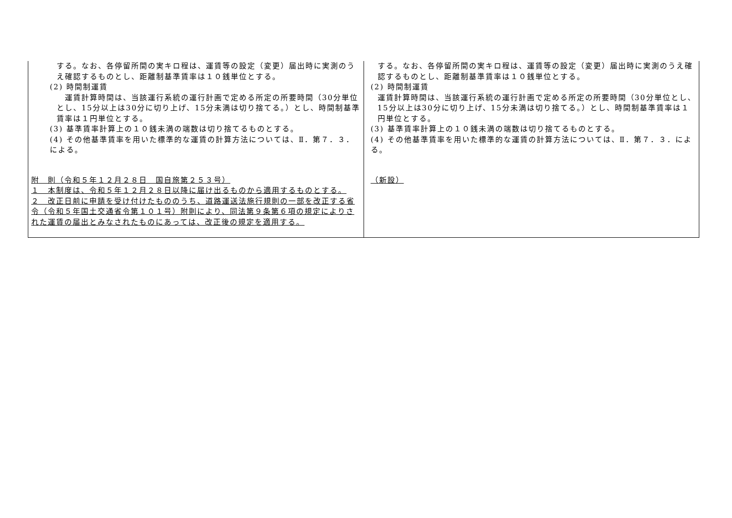| する。なお、各停留所間の実キロ程は、運賃等の設定（変更）届出時に実測のうえ確認するものとし、距離制基準賃率は１０銭単位とする。 (2) 時間制運賃 運賃計算時間は、当該運行系統の運行計画で定める所定の所要時間（30分単位とし、15分以上は30分に切り上げ、15分未満は切り捨てる。）とし、時間制基準賃率は１円単位とする。 (3) 基準賃率計算上の１０銭未満の端数は切り捨てるものとする。 (4) その他基準賃率を用いた標準的な運賃の計算方法については、Ⅱ．第７．３．による。 附 則（令和５年１２月２８日 国自旅第２５３号） １ 本制度は、令和５年１２月２８日以降に届け出るものから適用するものとする。 ２ 改正日前に申請を受け付けたもののうち、道路運送法施行規則の一部を改正する省令（令和５年国土交通省令第１０１号）附則により、同法第９条第６項の規定によりされた運賃の届出とみなされたものにあっては、改正後の規定を適用する。 | する。なお、各停留所間の実キロ程は、運賃等の設定（変更）届出時に実測のうえ確認するものとし、距離制基準賃率は１０銭単位とする。 (2) 時間制運賃 運賃計算時間は、当該運行系統の運行計画で定める所定の所要時間（30分単位とし、15分以上は30分に切り上げ、15分未満は切り捨てる。）とし、時間制基準賃率は１円単位とする。 (3) 基準賃率計算上の１０銭未満の端数は切り捨てるものとする。 (4) その他基準賃率を用いた標準的な運賃の計算方法については、Ⅱ．第７．３．による。 （新設） |